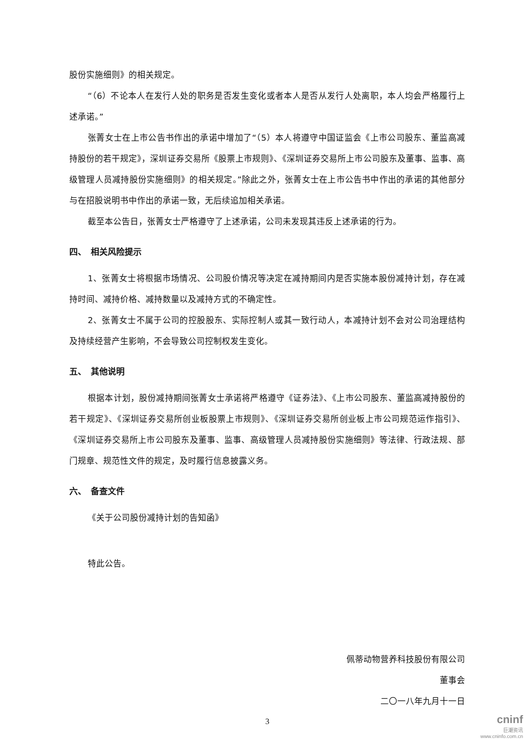股份实施细则》的相关规定。
“（6）不论本人在发行人处的职务是否发生变化或者本人是否从发行人处离职，本人均会严格履行上述承诺。”
张菁女士在上市公告书作出的承诺中增加了“（5）本人将遵守中国证监会《上市公司股东、董监高减持股份的若干规定》，深圳证券交易所《股票上市规则》、《深圳证券交易所上市公司股东及董事、监事、高级管理人员减持股份实施细则》的相关规定。”除此之外，张菁女士在上市公告书中作出的承诺的其他部分与在招股说明书中作出的承诺一致，无后续追加相关承诺。
截至本公告日，张菁女士严格遵守了上述承诺，公司未发现其违反上述承诺的行为。
四、　相关风险提示
1、张菁女士将根据市场情况、公司股价情况等决定在减持期间内是否实施本股份减持计划，存在减持时间、减持价格、减持数量以及减持方式的不确定性。
2、张菁女士不属于公司的控股股东、实际控制人或其一致行动人，本减持计划不会对公司治理结构及持续经营产生影响，不会导致公司控制权发生变化。
五、　其他说明
根据本计划，股份减持期间张菁女士承诺将严格遵守《证券法》、《上市公司股东、董监高减持股份的若干规定》、《深圳证券交易所创业板股票上市规则》、《深圳证券交易所创业板上市公司规范运作指引》、《深圳证券交易所上市公司股东及董事、监事、高级管理人员减持股份实施细则》等法律、行政法规、部门规章、规范性文件的规定，及时履行信息披露义务。
六、　备查文件
《关于公司股份减持计划的告知函》
特此公告。
佩蒂动物营养科技股份有限公司
董事会
二〇一八年九月十一日
3
cninf
巨潮资讯
www.cninfo.com.cn